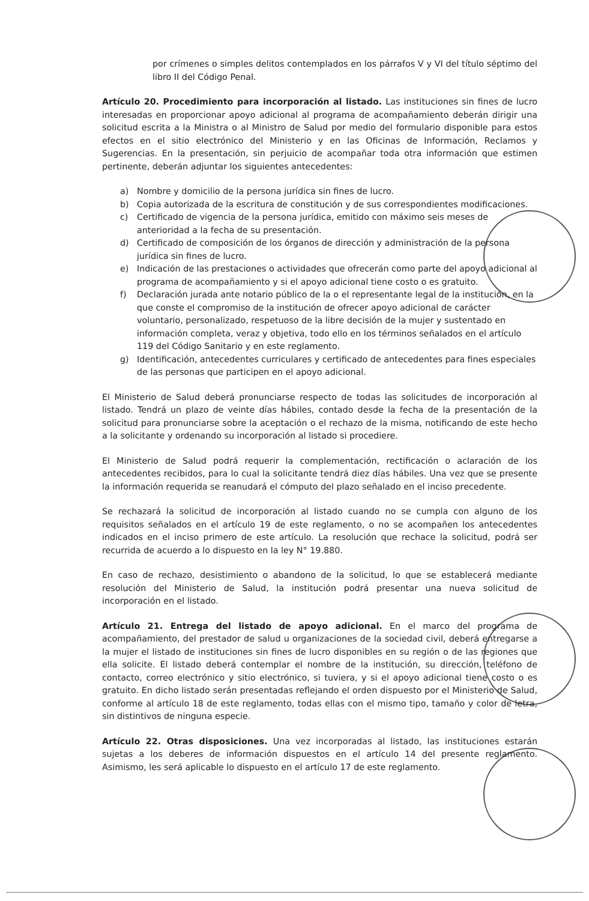por crímenes o simples delitos contemplados en los párrafos V y VI del título séptimo del libro II del Código Penal.
Artículo 20. Procedimiento para incorporación al listado. Las instituciones sin fines de lucro interesadas en proporcionar apoyo adicional al programa de acompañamiento deberán dirigir una solicitud escrita a la Ministra o al Ministro de Salud por medio del formulario disponible para estos efectos en el sitio electrónico del Ministerio y en las Oficinas de Información, Reclamos y Sugerencias. En la presentación, sin perjuicio de acompañar toda otra información que estimen pertinente, deberán adjuntar los siguientes antecedentes:
a) Nombre y domicilio de la persona jurídica sin fines de lucro.
b) Copia autorizada de la escritura de constitución y de sus correspondientes modificaciones.
c) Certificado de vigencia de la persona jurídica, emitido con máximo seis meses de anterioridad a la fecha de su presentación.
d) Certificado de composición de los órganos de dirección y administración de la persona jurídica sin fines de lucro.
e) Indicación de las prestaciones o actividades que ofrecerán como parte del apoyo adicional al programa de acompañamiento y si el apoyo adicional tiene costo o es gratuito.
f) Declaración jurada ante notario público de la o el representante legal de la institución, en la que conste el compromiso de la institución de ofrecer apoyo adicional de carácter voluntario, personalizado, respetuoso de la libre decisión de la mujer y sustentado en información completa, veraz y objetiva, todo ello en los términos señalados en el artículo 119 del Código Sanitario y en este reglamento.
g) Identificación, antecedentes curriculares y certificado de antecedentes para fines especiales de las personas que participen en el apoyo adicional.
El Ministerio de Salud deberá pronunciarse respecto de todas las solicitudes de incorporación al listado. Tendrá un plazo de veinte días hábiles, contado desde la fecha de la presentación de la solicitud para pronunciarse sobre la aceptación o el rechazo de la misma, notificando de este hecho a la solicitante y ordenando su incorporación al listado si procediere.
El Ministerio de Salud podrá requerir la complementación, rectificación o aclaración de los antecedentes recibidos, para lo cual la solicitante tendrá diez días hábiles. Una vez que se presente la información requerida se reanudará el cómputo del plazo señalado en el inciso precedente.
Se rechazará la solicitud de incorporación al listado cuando no se cumpla con alguno de los requisitos señalados en el artículo 19 de este reglamento, o no se acompañen los antecedentes indicados en el inciso primero de este artículo. La resolución que rechace la solicitud, podrá ser recurrida de acuerdo a lo dispuesto en la ley N° 19.880.
En caso de rechazo, desistimiento o abandono de la solicitud, lo que se establecerá mediante resolución del Ministerio de Salud, la institución podrá presentar una nueva solicitud de incorporación en el listado.
Artículo 21. Entrega del listado de apoyo adicional. En el marco del programa de acompañamiento, del prestador de salud u organizaciones de la sociedad civil, deberá entregarse a la mujer el listado de instituciones sin fines de lucro disponibles en su región o de las regiones que ella solicite. El listado deberá contemplar el nombre de la institución, su dirección, teléfono de contacto, correo electrónico y sitio electrónico, si tuviera, y si el apoyo adicional tiene costo o es gratuito. En dicho listado serán presentadas reflejando el orden dispuesto por el Ministerio de Salud, conforme al artículo 18 de este reglamento, todas ellas con el mismo tipo, tamaño y color de letra, sin distintivos de ninguna especie.
Artículo 22. Otras disposiciones. Una vez incorporadas al listado, las instituciones estarán sujetas a los deberes de información dispuestos en el artículo 14 del presente reglamento. Asimismo, les será aplicable lo dispuesto en el artículo 17 de este reglamento.